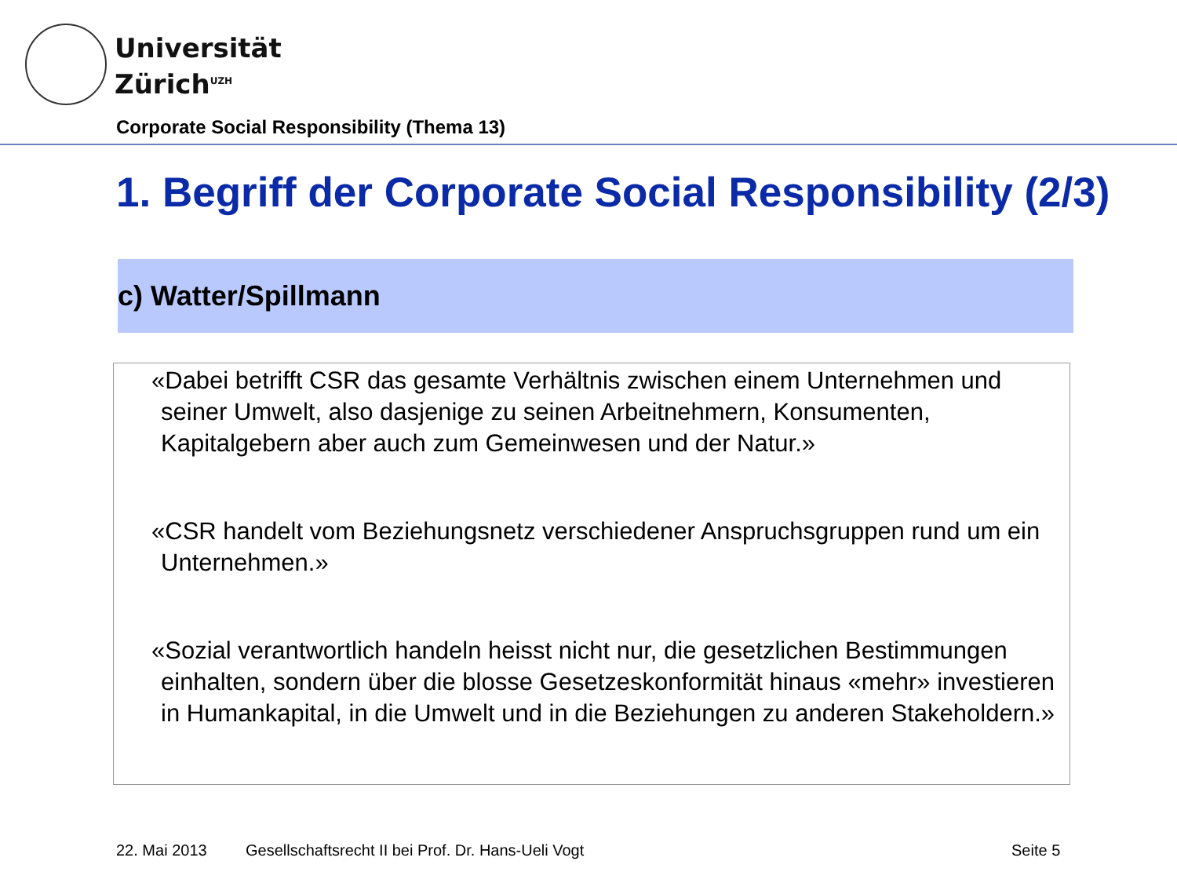Universität
Zürich<sup>UZH</sup>
Corporate Social Responsibility (Thema 13)
1. Begriff der Corporate Social Responsibility (2/3)
c) Watter/Spillmann
«Dabei betrifft CSR das gesamte Verhältnis zwischen einem Unternehmen und seiner Umwelt, also dasjenige zu seinen Arbeitnehmern, Konsumenten, Kapitalgebern aber auch zum Gemeinwesen und der Natur.»
«CSR handelt vom Beziehungsnetz verschiedener Anspruchsgruppen rund um ein Unternehmen.»
«Sozial verantwortlich handeln heisst nicht nur, die gesetzlichen Bestimmungen einhalten, sondern über die blosse Gesetzeskonformität hinaus «mehr» investieren in Humankapital, in die Umwelt und in die Beziehungen zu anderen Stakeholdern.»
22. Mai 2013
Gesellschaftsrecht II bei Prof. Dr. Hans-Ueli Vogt
Seite 5